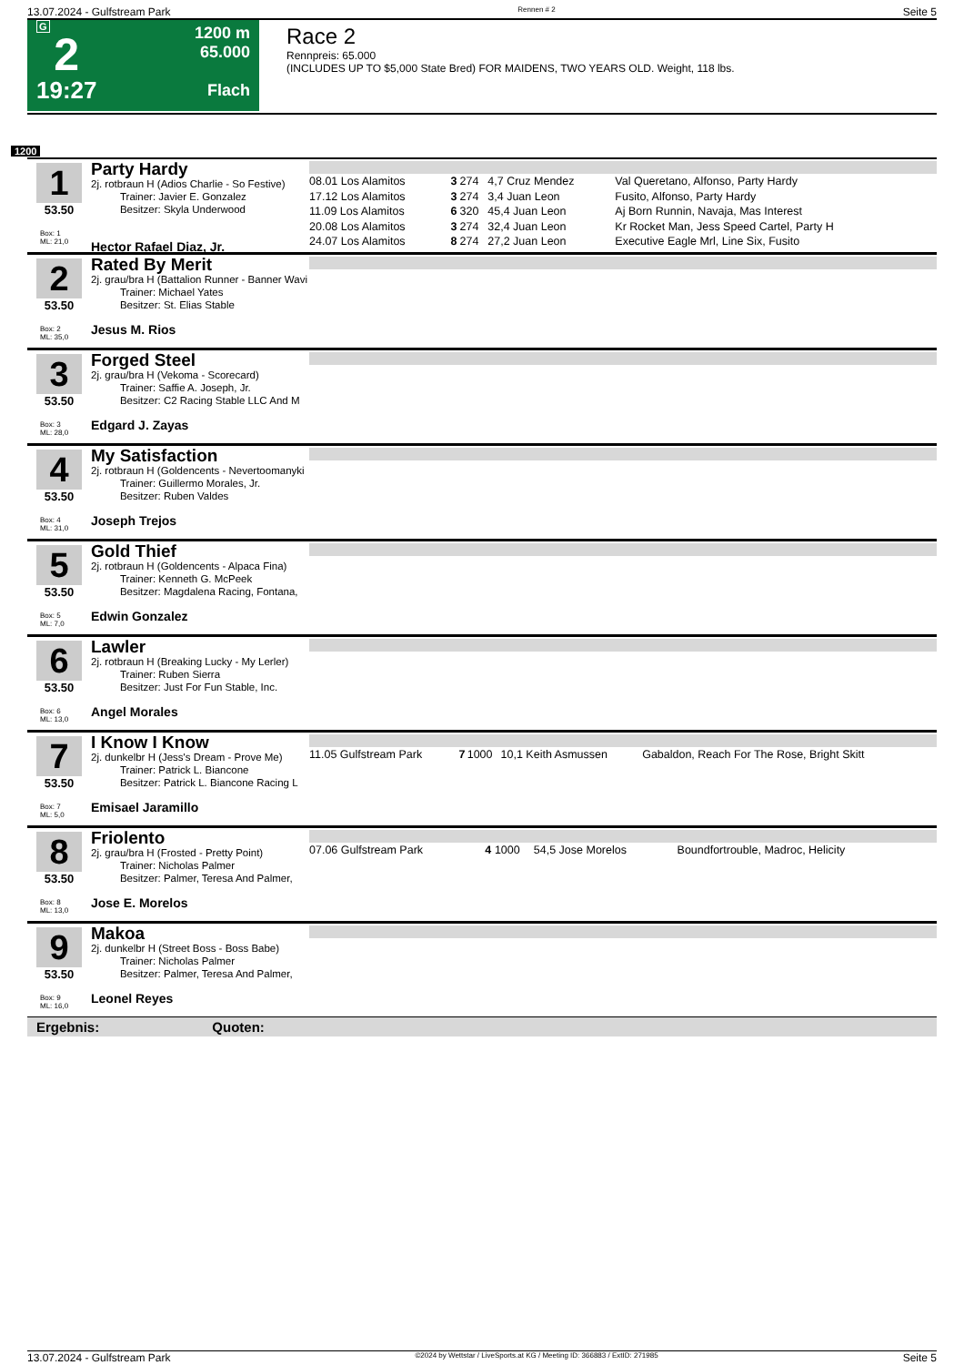13.07.2024 - Gulfstream Park Rennen # 2 Seite 5
G
2
19:27
1200 m
65.000
Flach
Race 2
Rennpreis: 65.000
(INCLUDES UP TO $5,000 State Bred) FOR MAIDENS, TWO YEARS OLD. Weight, 118 lbs.
1200
1
53.50
Box: 1
ML: 21,0
Party Hardy
2j. rotbraun H (Adios Charlie - So Festive)
Trainer: Javier E. Gonzalez
Besitzer: Skyla Underwood
Hector Rafael Diaz, Jr.
| 08.01 Los Alamitos | 3 | 274 | 4,7 Cruz Mendez | Val Queretano, Alfonso, Party Hardy |
| 17.12 Los Alamitos | 3 | 274 | 3,4 Juan Leon | Fusito, Alfonso, Party Hardy |
| 11.09 Los Alamitos | 6 | 320 | 45,4 Juan Leon | Aj Born Runnin, Navaja, Mas Interest |
| 20.08 Los Alamitos | 3 | 274 | 32,4 Juan Leon | Kr Rocket Man, Jess Speed Cartel, Party H |
| 24.07 Los Alamitos | 8 | 274 | 27,2 Juan Leon | Executive Eagle Mrl, Line Six, Fusito |
2
53.50
Box: 2
ML: 35,0
Rated By Merit
2j. grau/bra H (Battalion Runner - Banner Wavi
Trainer: Michael Yates
Besitzer: St. Elias Stable
Jesus M. Rios
3
53.50
Box: 3
ML: 28,0
Forged Steel
2j. grau/bra H (Vekoma - Scorecard)
Trainer: Saffie A. Joseph, Jr.
Besitzer: C2 Racing Stable LLC And M
Edgard J. Zayas
4
53.50
Box: 4
ML: 31,0
My Satisfaction
2j. rotbraun H (Goldencents - Nevertoomanyki
Trainer: Guillermo Morales, Jr.
Besitzer: Ruben Valdes
Joseph Trejos
5
53.50
Box: 5
ML: 7,0
Gold Thief
2j. rotbraun H (Goldencents - Alpaca Fina)
Trainer: Kenneth G. McPeek
Besitzer: Magdalena Racing, Fontana,
Edwin Gonzalez
6
53.50
Box: 6
ML: 13,0
Lawler
2j. rotbraun H (Breaking Lucky - My Lerler)
Trainer: Ruben Sierra
Besitzer: Just For Fun Stable, Inc.
Angel Morales
7
53.50
Box: 7
ML: 5,0
I Know I Know
2j. dunkelbr H (Jess's Dream - Prove Me)
Trainer: Patrick L. Biancone
Besitzer: Patrick L. Biancone Racing L
Emisael Jaramillo
| 11.05 Gulfstream Park | 7 | 1000 | 10,1 Keith Asmussen | Gabaldon, Reach For The Rose, Bright Skitt |
8
53.50
Box: 8
ML: 13,0
Friolento
2j. grau/bra H (Frosted - Pretty Point)
Trainer: Nicholas Palmer
Besitzer: Palmer, Teresa And Palmer,
Jose E. Morelos
| 07.06 Gulfstream Park | 4 | 1000 | 54,5 Jose Morelos | Boundfortrouble, Madroc, Helicity |
9
53.50
Box: 9
ML: 16,0
Makoa
2j. dunkelbr H (Street Boss - Boss Babe)
Trainer: Nicholas Palmer
Besitzer: Palmer, Teresa And Palmer,
Leonel Reyes
Ergebnis: Quoten:
13.07.2024 - Gulfstream Park ©2024 by Wettstar / LiveSports.at KG / Meeting ID: 366883 / ExtID: 271985 Seite 5